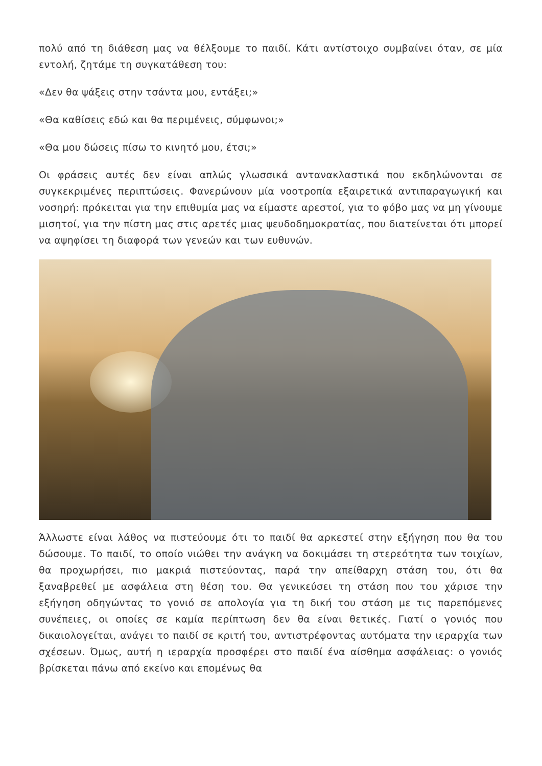πολύ από τη διάθεση μας να θέλξουμε το παιδί. Κάτι αντίστοιχο συμβαίνει όταν, σε μία εντολή, ζητάμε τη συγκατάθεση του:
«Δεν θα ψάξεις στην τσάντα μου, εντάξει;»
«Θα καθίσεις εδώ και θα περιμένεις, σύμφωνοι;»
«Θα μου δώσεις πίσω το κινητό μου, έτσι;»
Οι φράσεις αυτές δεν είναι απλώς γλωσσικά αντανακλαστικά που εκδηλώνονται σε συγκεκριμένες περιπτώσεις. Φανερώνουν μία νοοτροπία εξαιρετικά αντιπαραγωγική και νοσηρή: πρόκειται για την επιθυμία μας να είμαστε αρεστοί, για το φόβο μας να μη γίνουμε μισητοί, για την πίστη μας στις αρετές μιας ψευδοδημοκρατίας, που διατείνεται ότι μπορεί να αψηφίσει τη διαφορά των γενεών και των ευθυνών.
Άλλωστε είναι λάθος να πιστεύουμε ότι το παιδί θα αρκεστεί στην εξήγηση που θα του δώσουμε. Το παιδί, το οποίο νιώθει την ανάγκη να δοκιμάσει τη στερεότητα των τοιχίων, θα προχωρήσει, πιο μακριά πιστεύοντας, παρά την απείθαρχη στάση του, ότι θα ξαναβρεθεί με ασφάλεια στη θέση του. Θα γενικεύσει τη στάση που του χάρισε την εξήγηση οδηγώντας το γονιό σε απολογία για τη δική του στάση με τις παρεπόμενες συνέπειες, οι οποίες σε καμία περίπτωση δεν θα είναι θετικές. Γιατί ο γονιός που δικαιολογείται, ανάγει το παιδί σε κριτή του, αντιστρέφοντας αυτόματα την ιεραρχία των σχέσεων. Όμως, αυτή η ιεραρχία προσφέρει στο παιδί ένα αίσθημα ασφάλειας: ο γονιός βρίσκεται πάνω από εκείνο και επομένως θα